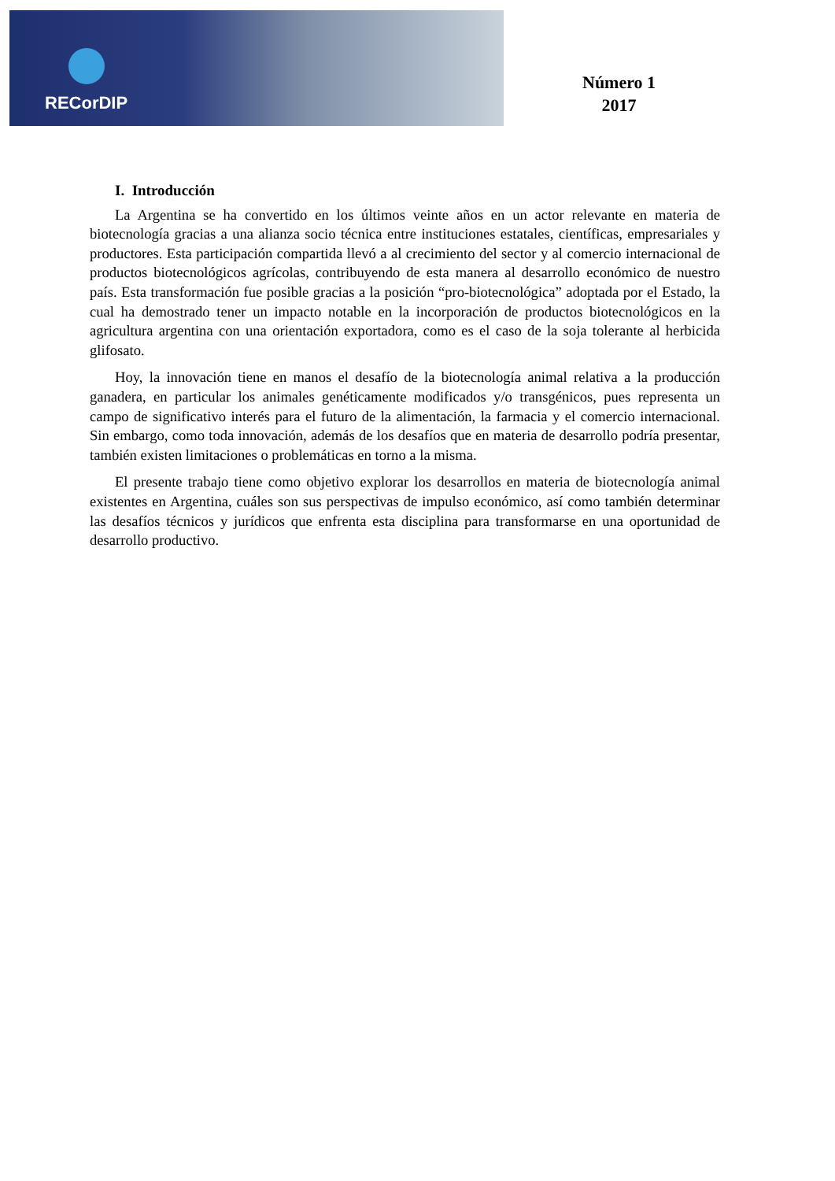RECorDIP
Número 1
2017
I. Introducción
La Argentina se ha convertido en los últimos veinte años en un actor relevante en materia de biotecnología gracias a una alianza socio técnica entre instituciones estatales, científicas, empresariales y productores. Esta participación compartida llevó a al crecimiento del sector y al comercio internacional de productos biotecnológicos agrícolas, contribuyendo de esta manera al desarrollo económico de nuestro país. Esta transformación fue posible gracias a la posición “pro-biotecnológica” adoptada por el Estado, la cual ha demostrado tener un impacto notable en la incorporación de productos biotecnológicos en la agricultura argentina con una orientación exportadora, como es el caso de la soja tolerante al herbicida glifosato.
Hoy, la innovación tiene en manos el desafío de la biotecnología animal relativa a la producción ganadera, en particular los animales genéticamente modificados y/o transgénicos, pues representa un campo de significativo interés para el futuro de la alimentación, la farmacia y el comercio internacional. Sin embargo, como toda innovación, además de los desafíos que en materia de desarrollo podría presentar, también existen limitaciones o problemáticas en torno a la misma.
El presente trabajo tiene como objetivo explorar los desarrollos en materia de biotecnología animal existentes en Argentina, cuáles son sus perspectivas de impulso económico, así como también determinar las desafíos técnicos y jurídicos que enfrenta esta disciplina para transformarse en una oportunidad de desarrollo productivo.